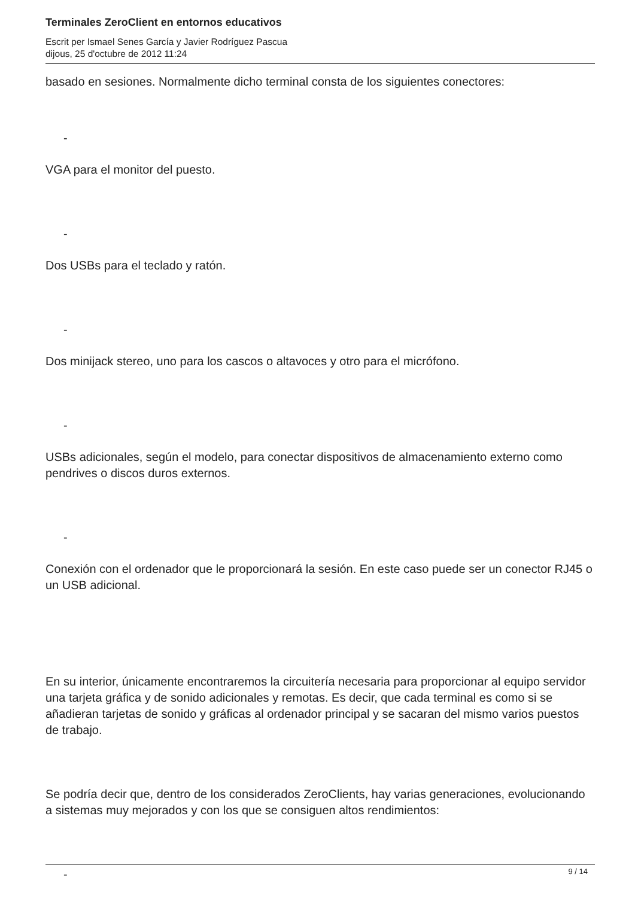Terminales ZeroClient en entornos educativos
Escrit per Ismael Senes García y Javier Rodríguez Pascua
dijous, 25 d'octubre de 2012 11:24
basado en sesiones. Normalmente dicho terminal consta de los siguientes conectores:
-
VGA para el monitor del puesto.
-
Dos USBs para el teclado y ratón.
-
Dos minijack stereo, uno para los cascos o altavoces y otro para el micrófono.
-
USBs adicionales, según el modelo, para conectar dispositivos de almacenamiento externo como pendrives o discos duros externos.
-
Conexión con el ordenador que le proporcionará la sesión. En este caso puede ser un conector RJ45 o un USB adicional.
En su interior, únicamente encontraremos la circuitería necesaria para proporcionar al equipo servidor una tarjeta gráfica y de sonido adicionales y remotas. Es decir, que cada terminal es como si se añadieran tarjetas de sonido y gráficas al ordenador principal y se sacaran del mismo varios puestos de trabajo.
Se podría decir que, dentro de los considerados ZeroClients, hay varias generaciones, evolucionando a sistemas muy mejorados y con los que se consiguen altos rendimientos:
-
9 / 14